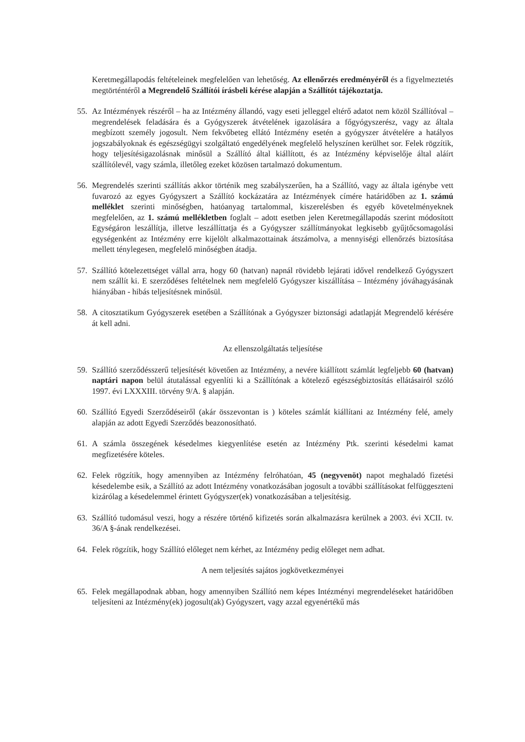Keretmegállapodás feltételeinek megfelelően van lehetőség. Az ellenőrzés eredményéről és a figyelmeztetés megtörténtéről a Megrendelő Szállítói írásbeli kérése alapján a Szállítót tájékoztatja.
55. Az Intézmények részéről – ha az Intézmény állandó, vagy eseti jelleggel eltérő adatot nem közöl Szállítóval – megrendelések feladására és a Gyógyszerek átvételének igazolására a főgyógyszerész, vagy az általa megbízott személy jogosult. Nem fekvőbeteg ellátó Intézmény esetén a gyógyszer átvételére a hatályos jogszabályoknak és egészségügyi szolgáltató engedélyének megfelelő helyszínen kerülhet sor. Felek rögzítik, hogy teljesítésigazolásnak minősül a Szállító által kiállított, és az Intézmény képviselője által aláírt szállítólevél, vagy számla, illetőleg ezeket közösen tartalmazó dokumentum.
56. Megrendelés szerinti szállítás akkor történik meg szabályszerűen, ha a Szállító, vagy az általa igénybe vett fuvarozó az egyes Gyógyszert a Szállító kockázatára az Intézmények címére határidőben az 1. számú melléklet szerinti minőségben, hatóanyag tartalommal, kiszerelésben és egyéb követelményeknek megfelelően, az 1. számú mellékletben foglalt – adott esetben jelen Keretmegállapodás szerint módosított Egységáron leszállítja, illetve leszállíttatja és a Gyógyszer szállítmányokat legkisebb gyűjtőcsomagolási egységenként az Intézmény erre kijelölt alkalmazottainak átszámolva, a mennyiségi ellenőrzés biztosítása mellett ténylegesen, megfelelő minőségben átadja.
57. Szállító kötelezettséget vállal arra, hogy 60 (hatvan) napnál rövidebb lejárati idővel rendelkező Gyógyszert nem szállít ki. E szerződéses feltételnek nem megfelelő Gyógyszer kiszállítása – Intézmény jóváhagyásának hiányában - hibás teljesítésnek minősül.
58. A citosztatikum Gyógyszerek esetében a Szállítónak a Gyógyszer biztonsági adatlapját Megrendelő kérésére át kell adni.
Az ellenszolgáltatás teljesítése
59. Szállító szerződésszerű teljesítését követően az Intézmény, a nevére kiállított számlát legfeljebb 60 (hatvan) naptári napon belül átutalással egyenlíti ki a Szállítónak a kötelező egészségbiztosítás ellátásairól szóló 1997. évi LXXXIII. törvény 9/A. § alapján.
60. Szállító Egyedi Szerződéseiről (akár összevontan is ) köteles számlát kiállítani az Intézmény felé, amely alapján az adott Egyedi Szerződés beazonosítható.
61. A számla összegének késedelmes kiegyenlítése esetén az Intézmény Ptk. szerinti késedelmi kamat megfizetésére köteles.
62. Felek rögzítik, hogy amennyiben az Intézmény felróhatóan, 45 (negyvenöt) napot meghaladó fizetési késedelembe esik, a Szállító az adott Intézmény vonatkozásában jogosult a további szállításokat felfüggeszteni kizárólag a késedelemmel érintett Gyógyszer(ek) vonatkozásában a teljesítésig.
63. Szállító tudomásul veszi, hogy a részére történő kifizetés során alkalmazásra kerülnek a 2003. évi XCII. tv. 36/A §-ának rendelkezései.
64. Felek rögzítik, hogy Szállító előleget nem kérhet, az Intézmény pedig előleget nem adhat.
A nem teljesítés sajátos jogkövetkezményei
65. Felek megállapodnak abban, hogy amennyiben Szállító nem képes Intézményi megrendeléseket határidőben teljesíteni az Intézmény(ek) jogosult(ak) Gyógyszert, vagy azzal egyenértékű más